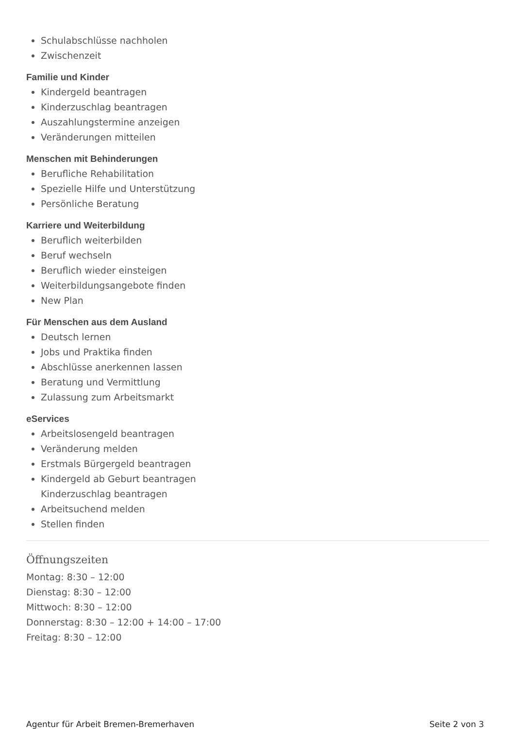Schulabschlüsse nachholen
Zwischenzeit
Familie und Kinder
Kindergeld beantragen
Kinderzuschlag beantragen
Auszahlungstermine anzeigen
Veränderungen mitteilen
Menschen mit Behinderungen
Berufliche Rehabilitation
Spezielle Hilfe und Unterstützung
Persönliche Beratung
Karriere und Weiterbildung
Beruflich weiterbilden
Beruf wechseln
Beruflich wieder einsteigen
Weiterbildungsangebote finden
New Plan
Für Menschen aus dem Ausland
Deutsch lernen
Jobs und Praktika finden
Abschlüsse anerkennen lassen
Beratung und Vermittlung
Zulassung zum Arbeitsmarkt
eServices
Arbeitslosengeld beantragen
Veränderung melden
Erstmals Bürgergeld beantragen
Kindergeld ab Geburt beantragen
Kinderzuschlag beantragen
Arbeitsuchend melden
Stellen finden
Öffnungszeiten
Montag: 8:30 – 12:00
Dienstag: 8:30 – 12:00
Mittwoch: 8:30 – 12:00
Donnerstag: 8:30 – 12:00 + 14:00 – 17:00
Freitag: 8:30 – 12:00
Agentur für Arbeit Bremen-Bremerhaven Seite 2 von 3